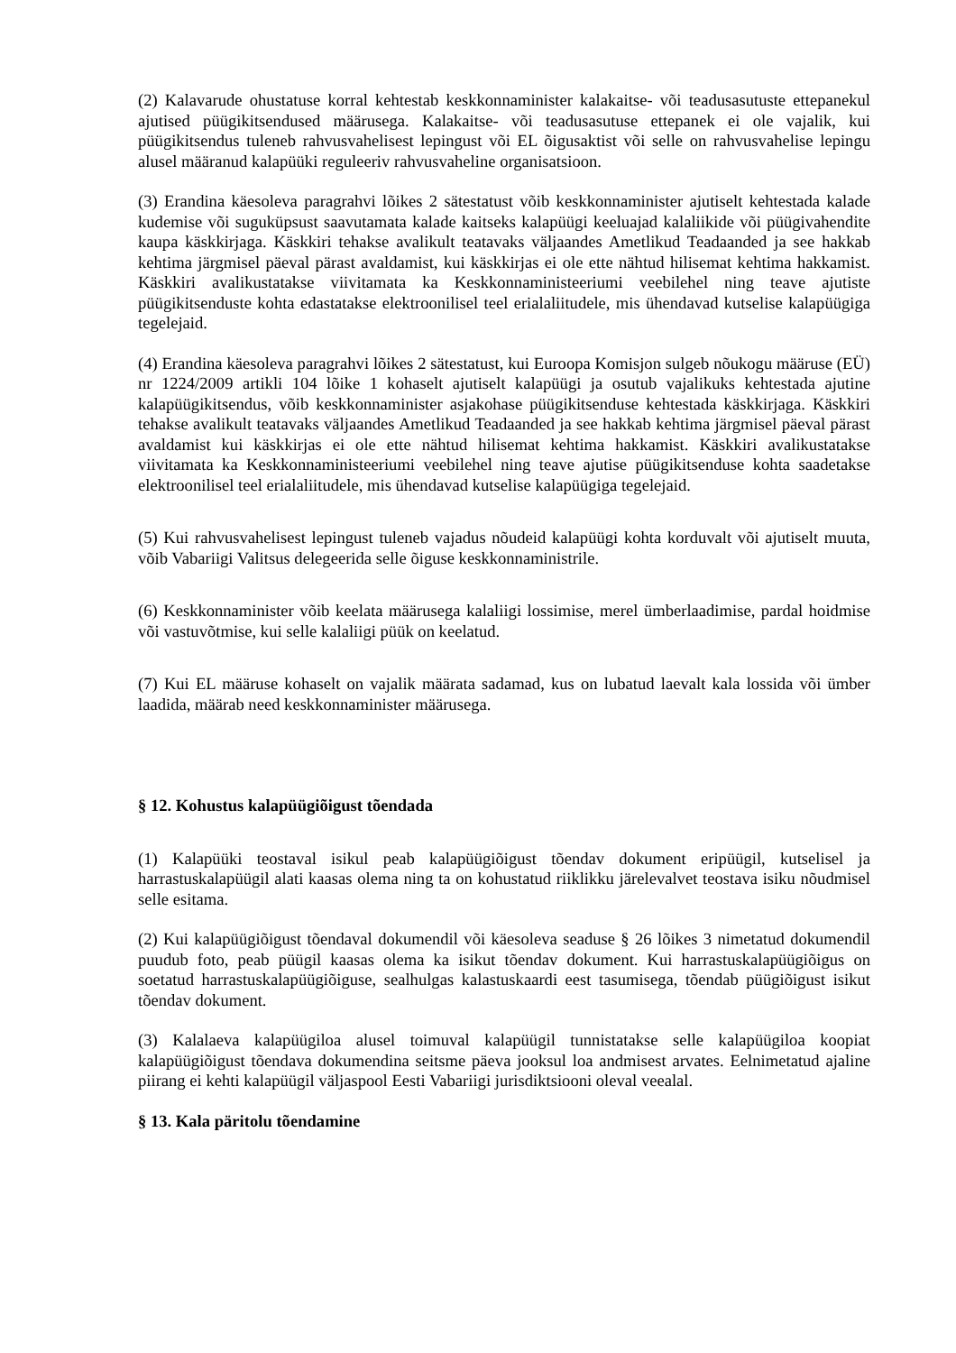(2) Kalavarude ohustatuse korral kehtestab keskkonnaminister kalakaitse- või teadusasutuste ettepanekul ajutised püügikitsendused määrusega. Kalakaitse- või teadusasutuse ettepanek ei ole vajalik, kui püügikitsendus tuleneb rahvusvahelisest lepingust või EL õigusaktist või selle on rahvusvahelise lepingu alusel määranud kalapüüki reguleeriv rahvusvaheline organisatsioon.
(3) Erandina käesoleva paragrahvi lõikes 2 sätestatust võib keskkonnaminister ajutiselt kehtestada kalade kudemise või suguküpsust saavutamata kalade kaitseks kalapüügi keeluajad kalaliikide või püügivahendite kaupa käskkirjaga. Käskkiri tehakse avalikult teatavaks väljaandes Ametlikud Teadaanded ja see hakkab kehtima järgmisel päeval pärast avaldamist, kui käskkirjas ei ole ette nähtud hilisemat kehtima hakkamist. Käskkiri avalikustatakse viivitamata ka Keskkonnaministeeriumi veebilehel ning teave ajutiste püügikitsenduste kohta edastatakse elektroonilisel teel erialaliitudele, mis ühendavad kutselise kalapüügiga tegelejaid.
(4) Erandina käesoleva paragrahvi lõikes 2 sätestatust, kui Euroopa Komisjon sulgeb nõukogu määruse (EÜ) nr 1224/2009 artikli 104 lõike 1 kohaselt ajutiselt kalapüügi ja osutub vajalikuks kehtestada ajutine kalapüügikitsendus, võib keskkonnaminister asjakohase püügikitsenduse kehtestada käskkirjaga. Käskkiri tehakse avalikult teatavaks väljaandes Ametlikud Teadaanded ja see hakkab kehtima järgmisel päeval pärast avaldamist kui käskkirjas ei ole ette nähtud hilisemat kehtima hakkamist. Käskkiri avalikustatakse viivitamata ka Keskkonnaministeeriumi veebilehel ning teave ajutise püügikitsenduse kohta saadetakse elektroonilisel teel erialaliitudele, mis ühendavad kutselise kalapüügiga tegelejaid.
(5) Kui rahvusvahelisest lepingust tuleneb vajadus nõudeid kalapüügi kohta korduvalt või ajutiselt muuta, võib Vabariigi Valitsus delegeerida selle õiguse keskkonnaministrile.
(6) Keskkonnaminister võib keelata määrusega kalaliigi lossimise, merel ümberlaadimise, pardal hoidmise või vastuvõtmise, kui selle kalaliigi püük on keelatud.
(7) Kui EL määruse kohaselt on vajalik määrata sadamad, kus on lubatud laevalt kala lossida või ümber laadida, määrab need keskkonnaminister määrusega.
§ 12. Kohustus kalapüügiõigust tõendada
(1) Kalapüüki teostaval isikul peab kalapüügiõigust tõendav dokument eripüügil, kutselisel ja harrastuskalapüügil alati kaasas olema ning ta on kohustatud riiklikku järelevalvet teostava isiku nõudmisel selle esitama.
(2) Kui kalapüügiõigust tõendaval dokumendil või käesoleva seaduse § 26 lõikes 3 nimetatud dokumendil puudub foto, peab püügil kaasas olema ka isikut tõendav dokument. Kui harrastuskalapüügiõigus on soetatud harrastuskalapüügiõiguse, sealhulgas kalastuskaardi eest tasumisega, tõendab püügiõigust isikut tõendav dokument.
(3) Kalalaeva kalapüügiloa alusel toimuval kalapüügil tunnistatakse selle kalapüügiloa koopiat kalapüügiõigust tõendava dokumendina seitsme päeva jooksul loa andmisest arvates. Eelnimetatud ajaline piirang ei kehti kalapüügil väljaspool Eesti Vabariigi jurisdiktsiooni oleval veealal.
§ 13. Kala päritolu tõendamine